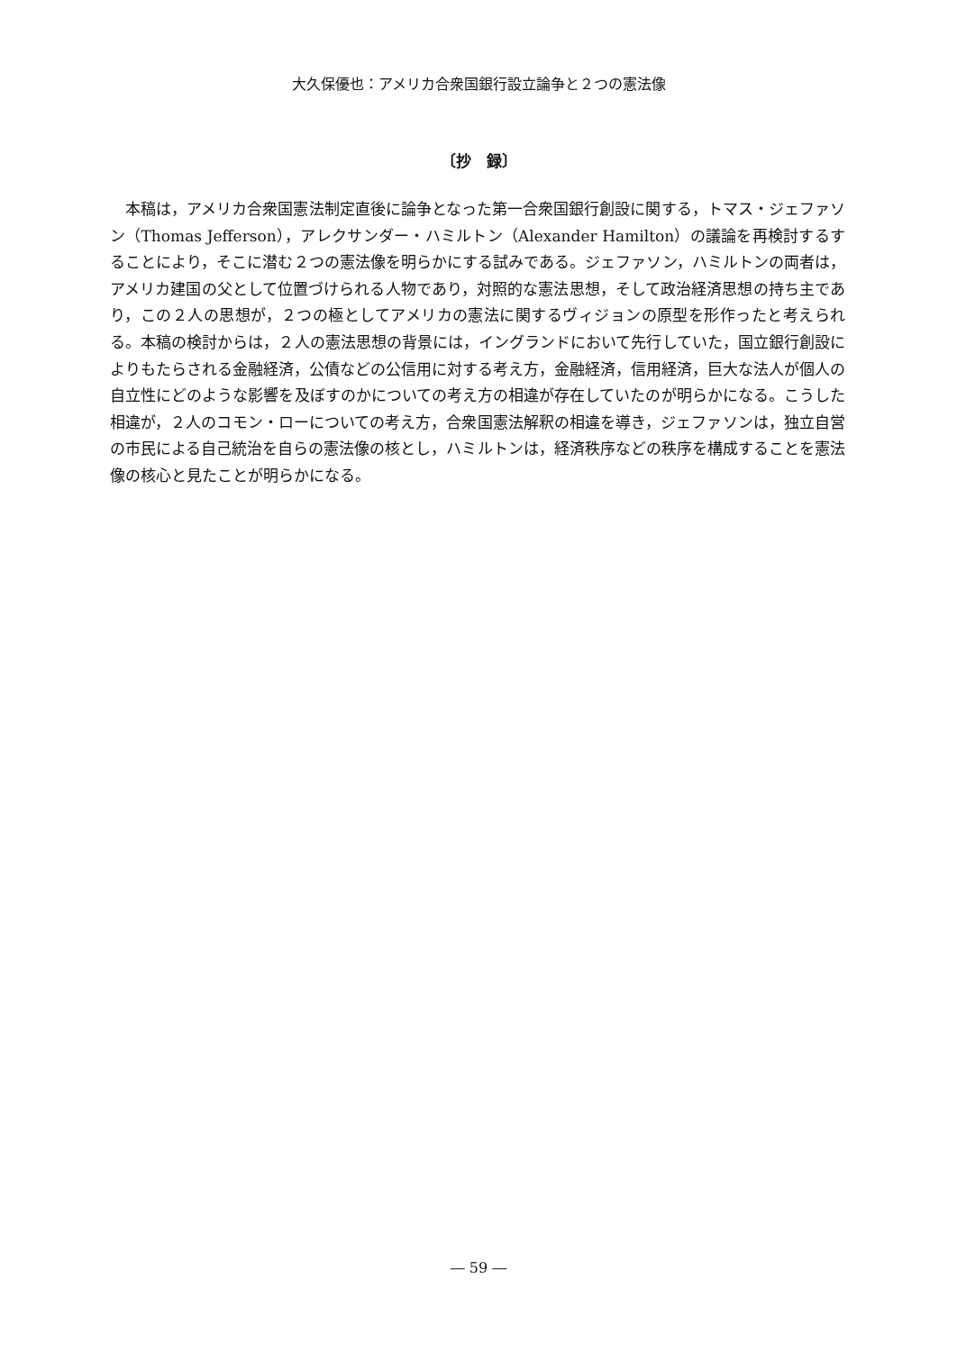大久保優也：アメリカ合衆国銀行設立論争と２つの憲法像
〔抄　録〕
本稿は，アメリカ合衆国憲法制定直後に論争となった第一合衆国銀行創設に関する，トマス・ジェファソン（Thomas Jefferson），アレクサンダー・ハミルトン（Alexander Hamilton）の議論を再検討するすることにより，そこに潜む２つの憲法像を明らかにする試みである。ジェファソン，ハミルトンの両者は，アメリカ建国の父として位置づけられる人物であり，対照的な憲法思想，そして政治経済思想の持ち主であり，この２人の思想が，２つの極としてアメリカの憲法に関するヴィジョンの原型を形作ったと考えられる。本稿の検討からは，２人の憲法思想の背景には，イングランドにおいて先行していた，国立銀行創設によりもたらされる金融経済，公債などの公信用に対する考え方，金融経済，信用経済，巨大な法人が個人の自立性にどのような影響を及ぼすのかについての考え方の相違が存在していたのが明らかになる。こうした相違が，２人のコモン・ローについての考え方，合衆国憲法解釈の相違を導き，ジェファソンは，独立自営の市民による自己統治を自らの憲法像の核とし，ハミルトンは，経済秩序などの秩序を構成することを憲法像の核心と見たことが明らかになる。
― 59 ―